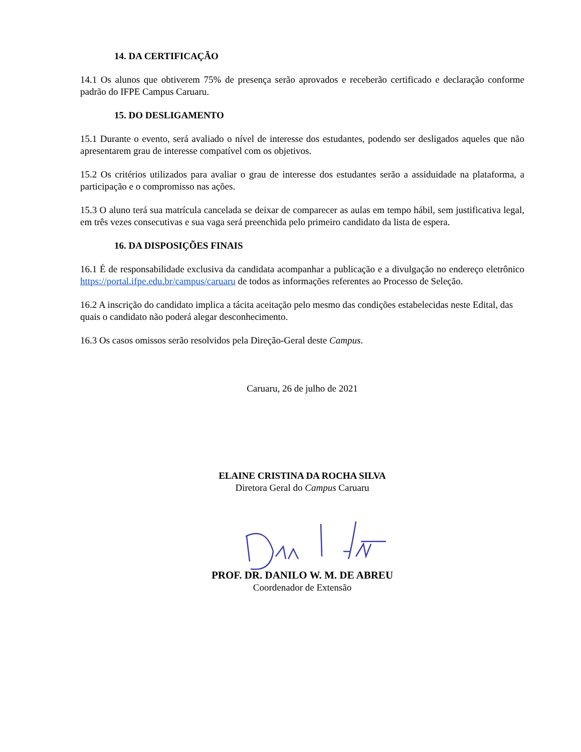14. DA CERTIFICAÇÃO
14.1 Os alunos que obtiverem 75% de presença serão aprovados e receberão certificado e declaração conforme padrão do IFPE Campus Caruaru.
15. DO DESLIGAMENTO
15.1 Durante o evento, será avaliado o nível de interesse dos estudantes, podendo ser desligados aqueles que não apresentarem grau de interesse compatível com os objetivos.
15.2 Os critérios utilizados para avaliar o grau de interesse dos estudantes serão a assiduidade na plataforma, a participação e o compromisso nas ações.
15.3 O aluno terá sua matrícula cancelada se deixar de comparecer as aulas em tempo hábil, sem justificativa legal, em três vezes consecutivas e sua vaga será preenchida pelo primeiro candidato da lista de espera.
16. DA DISPOSIÇÕES FINAIS
16.1 É de responsabilidade exclusiva da candidata acompanhar a publicação e a divulgação no endereço eletrônico https://portal.ifpe.edu.br/campus/caruaru de todos as informações referentes ao Processo de Seleção.
16.2 A inscrição do candidato implica a tácita aceitação pelo mesmo das condições estabelecidas neste Edital, das quais o candidato não poderá alegar desconhecimento.
16.3 Os casos omissos serão resolvidos pela Direção-Geral deste Campus.
Caruaru, 26 de julho de 2021
ELAINE CRISTINA DA ROCHA SILVA
Diretora Geral do Campus Caruaru
PROF. DR. DANILO W. M. DE ABREU
Coordenador de Extensão